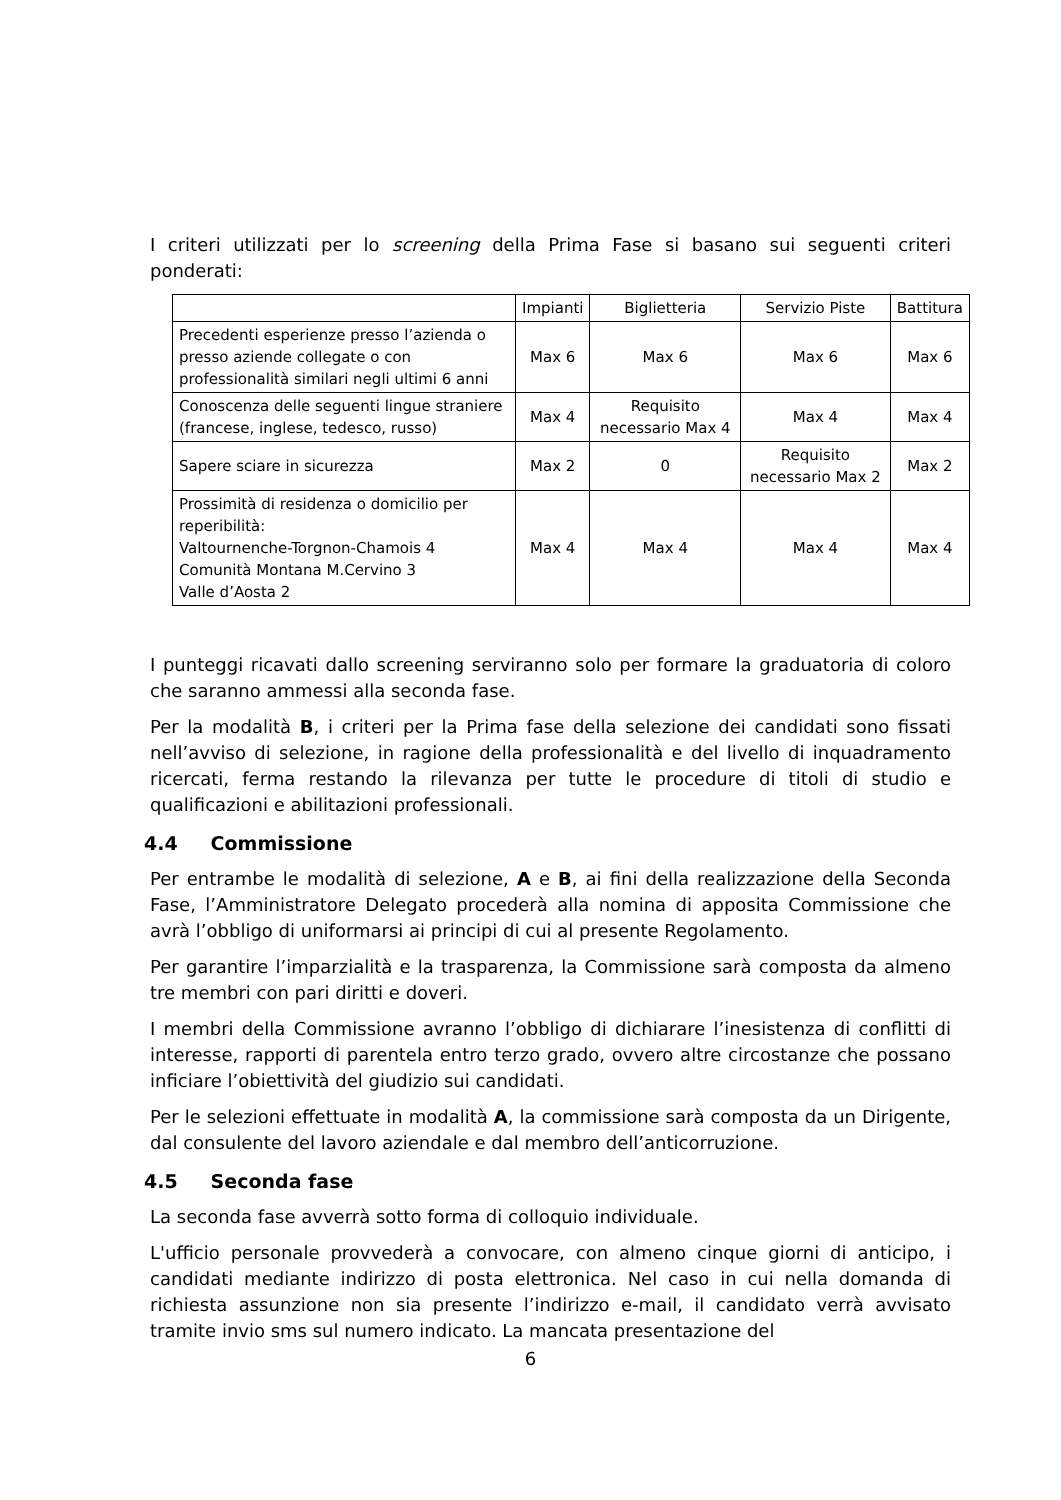I criteri utilizzati per lo screening della Prima Fase si basano sui seguenti criteri ponderati:
| | Impianti | Biglietteria | Servizio Piste | Battitura |
| Precedenti esperienze presso l’azienda o presso aziende collegate o con professionalità similari negli ultimi 6 anni | Max 6 | Max 6 | Max 6 | Max 6 |
| Conoscenza delle seguenti lingue straniere (francese, inglese, tedesco, russo) | Max 4 | Requisito necessario Max 4 | Max 4 | Max 4 |
| Sapere sciare in sicurezza | Max 2 | 0 | Requisito necessario Max 2 | Max 2 |
| Prossimità di residenza o domicilio per reperibilità: Valtournenche-Torgnon-Chamois 4 Comunità Montana M.Cervino 3 Valle d’Aosta 2 | Max 4 | Max 4 | Max 4 | Max 4 |
I punteggi ricavati dallo screening serviranno solo per formare la graduatoria di coloro che saranno ammessi alla seconda fase.
Per la modalità B, i criteri per la Prima fase della selezione dei candidati sono fissati nell’avviso di selezione, in ragione della professionalità e del livello di inquadramento ricercati, ferma restando la rilevanza per tutte le procedure di titoli di studio e qualificazioni e abilitazioni professionali.
4.4 Commissione
Per entrambe le modalità di selezione, A e B, ai fini della realizzazione della Seconda Fase, l’Amministratore Delegato procederà alla nomina di apposita Commissione che avrà l’obbligo di uniformarsi ai principi di cui al presente Regolamento.
Per garantire l’imparzialità e la trasparenza, la Commissione sarà composta da almeno tre membri con pari diritti e doveri.
I membri della Commissione avranno l’obbligo di dichiarare l’inesistenza di conflitti di interesse, rapporti di parentela entro terzo grado, ovvero altre circostanze che possano inficiare l’obiettività del giudizio sui candidati.
Per le selezioni effettuate in modalità A, la commissione sarà composta da un Dirigente, dal consulente del lavoro aziendale e dal membro dell’anticorruzione.
4.5 Seconda fase
La seconda fase avverrà sotto forma di colloquio individuale.
L'ufficio personale provvederà a convocare, con almeno cinque giorni di anticipo, i candidati mediante indirizzo di posta elettronica. Nel caso in cui nella domanda di richiesta assunzione non sia presente l’indirizzo e-mail, il candidato verrà avvisato tramite invio sms sul numero indicato. La mancata presentazione del
6